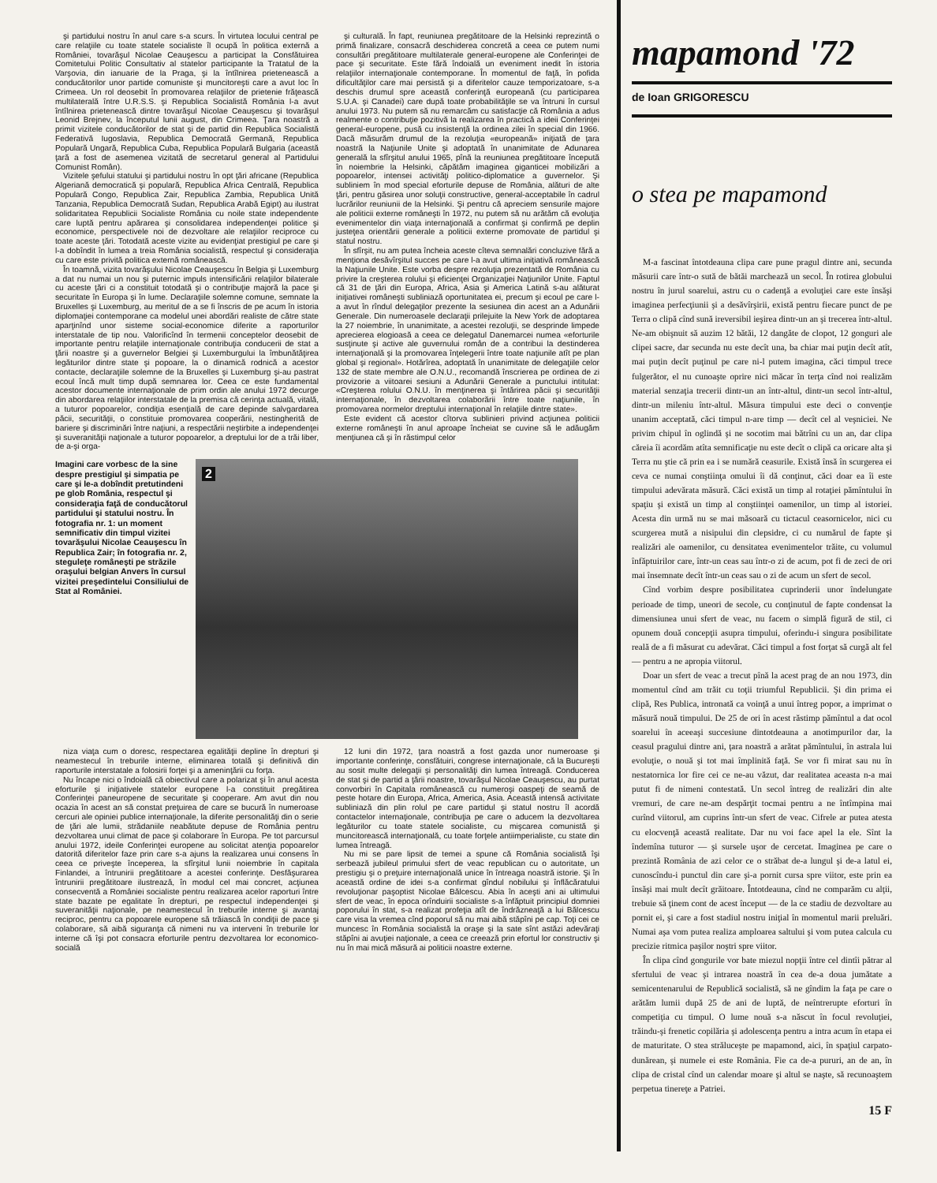şi partidului nostru în anul care s-a scurs. În virtutea locului central pe care relaţiile cu toate statele socialiste îl ocupă în politica externă a României, tovarăşul Nicolae Ceauşescu a participat la Consfătuirea Comitetului Politic Consultativ al statelor participante la Tratatul de la Varşovia, din ianuarie de la Praga, şi la întîlnirea prietenească a conducătorilor unor partide comuniste şi muncitoreşti care a avut loc în Crimeea. Un rol deosebit în promovarea relaţiilor de prietenie frăţească multilaterală între U.R.S.S. şi Republica Socialistă România l-a avut întîlnirea prietenească dintre tovarăşul Nicolae Ceauşescu şi tovarăşul Leonid Brejnev, la începutul lunii august, din Crimeea. Ţara noastră a primit vizitele conducătorilor de stat şi de partid din Republica Socialistă Federativă Iugoslavia, Republica Democrată Germană, Republica Populară Ungară, Republica Cuba, Republica Populară Bulgaria (această ţară a fost de asemenea vizitată de secretarul general al Partidului Comunist Român).
Vizitele şefului statului şi partidului nostru în opt ţări africane (Republica Algeriană democratică şi populară, Republica Africa Centrală, Republica Populară Congo, Republica Zair, Republica Zambia, Republica Unită Tanzania, Republica Democrată Sudan, Republica Arabă Egipt) au ilustrat solidaritatea Republicii Socialiste România cu noile state independente care luptă pentru apărarea şi consolidarea independenţei politice şi economice, perspectivele noi de dezvoltare ale relaţiilor reciproce cu toate aceste ţări. Totodată aceste vizite au evidenţiat prestigiul pe care şi l-a dobîndit în lumea a treia România socialistă, respectul şi consideraţia cu care este privită politica externă românească.
În toamnă, vizita tovarăşului Nicolae Ceauşescu în Belgia şi Luxemburg a dat nu numai un nou şi puternic impuls intensificării relaţiilor bilaterale cu aceste ţări ci a constituit totodată şi o contribuţie majoră la pace şi securitate în Europa şi în lume. Declaraţiile solemne comune, semnate la Bruxelles şi Luxemburg, au meritul de a se fi înscris de pe acum în istoria diplomaţiei contemporane ca modelul unei abordări realiste de către state aparţinînd unor sisteme social-economice diferite a raporturilor interstatale de tip nou. Valorificînd în termenii conceptelor deosebit de importante pentru relaţiile internaţionale contribuţia conducerii de stat a ţării noastre şi a guvernelor Belgiei şi Luxemburgului la îmbunătăţirea legăturilor dintre state şi popoare, la o dinamică rodnică a acestor contacte, declaraţiile solemne de la Bruxelles şi Luxemburg şi-au pastrat ecoul încă mult timp după semnarea lor. Ceea ce este fundamental acestor documente internaţionale de prim ordin ale anului 1972 decurge din abordarea relaţiilor interstatale de la premisa că cerinţa actuală, vitală, a tuturor popoarelor, condiţia esenţială de care depinde salvgardarea păcii, securităţii, o constituie promovarea cooperării, nestingherită de bariere şi discriminări între naţiuni, a respectării neştirbite a independenţei şi suveranităţii naţionale a tuturor popoarelor, a dreptului lor de a trăi liber, de a-şi orga-
şi culturală. În fapt, reuniunea pregătitoare de la Helsinki reprezintă o primă finalizare, consacră deschiderea concretă a ceea ce putem numi consultări pregătitoare multilaterale general-europene ale Conferinţei de pace şi securitate. Este fără îndoială un eveniment inedit în istoria relaţiilor internaţionale contemporane. În momentul de faţă, în pofida dificultăţilor care mai persistă şi a diferitelor cauze temporizatoare, s-a deschis drumul spre această conferinţă europeană (cu participarea S.U.A. şi Canadei) care după toate probabilităţile se va întruni în cursul anului 1973. Nu putem să nu remarcăm cu satisfacţie că România a adus realmente o contribuţie pozitivă la realizarea în practică a ideii Conferinţei general-europene, pusă cu insistenţă la ordinea zilei în special din 1966. Dacă măsurăm drumul de la rezoluţia «europeană» iniţiată de ţara noastră la Naţiunile Unite şi adoptată în unanimitate de Adunarea generală la sfîrşitul anului 1965, pînă la reuniunea pregătitoare începută în noiembrie la Helsinki, căpătăm imaginea giganticei mobilizări a popoarelor, intensei activităţi politico-diplomatice a guvernelor. Şi subliniem în mod special eforturile depuse de România, alături de alte ţări, pentru găsirea unor soluţii constructive, general-acceptabile în cadrul lucrărilor reuniunii de la Helsinki. Şi pentru că apreciem sensurile majore ale politicii externe româneşti în 1972, nu putem să nu arătăm că evoluţia evenimentelor din viaţa internaţională a confirmat şi confirmă pe deplin justeţea orientării generale a politicii externe promovate de partidul şi statul nostru.
În sfîrşit, nu am putea încheia aceste cîteva semnalări concluzive fără a menţiona desăvîrşitul succes pe care l-a avut ultima iniţiativă românească la Naţiunile Unite. Este vorba despre rezoluţia prezentată de România cu privire la creşterea rolului şi eficienţei Organizaţiei Naţiunilor Unite. Faptul că 31 de ţări din Europa, Africa, Asia şi America Latină s-au alăturat iniţiativei româneşti subliniază oportunitatea ei, precum şi ecoul pe care l-a avut în rîndul delegaţilor prezente la sesiunea din acest an a Adunării Generale. Din numeroasele declaraţii prilejuite la New York de adoptarea la 27 noiembrie, în unanimitate, a acestei rezoluţii, se desprinde limpede aprecierea elogioasă a ceea ce delegatul Danemarcei numea «eforturile susţinute şi active ale guvernului român de a contribui la destinderea internaţională şi la promovarea înţelegerii între toate naţiunile atît pe plan global şi regional». Hotărîrea, adoptată în unanimitate de delegaţiile celor 132 de state membre ale O.N.U., recomandă înscrierea pe ordinea de zi provizorie a viitoarei sesiuni a Adunării Generale a punctului intitulat: «Creşterea rolului O.N.U. în menţinerea şi întărirea păcii şi securităţii internaţionale, în dezvoltarea colaborării între toate naţiunile, în promovarea normelor dreptului internaţional în relaţiile dintre state».
Este evident că acestor cîtorva sublinieri privind acţiunea politicii externe româneşti în anul aproape încheiat se cuvine să le adăugăm menţiunea că şi în răstimpul celor
Imagini care vorbesc de la sine despre prestigiul şi simpatia pe care şi le-a dobîndit pretutindeni pe glob România, respectul şi consideraţia faţă de conducătorul partidului şi statului nostru. În fotografia nr. 1: un moment semnificativ din timpul vizitei tovarăşului Nicolae Ceauşescu în Republica Zair; în fotografia nr. 2, steguleţe româneşti pe străzile oraşului belgian Anvers în cursul vizitei preşedintelui Consiliului de Stat al României.
2
niza viaţa cum o doresc, respectarea egalităţii depline în drepturi şi neamestecul în treburile interne, eliminarea totală şi definitivă din raporturile interstatale a folosirii forţei şi a ameninţării cu forţa.
Nu încape nici o îndoială că obiectivul care a polarizat şi în anul acesta eforturile şi iniţiativele statelor europene l-a constituit pregătirea Conferinţei paneuropene de securitate şi cooperare. Am avut din nou ocazia în acest an să constat preţuirea de care se bucură în numeroase cercuri ale opiniei publice internaţionale, la diferite personalităţi din o serie de ţări ale lumii, strădaniile neabătute depuse de România pentru dezvoltarea unui climat de pace şi colaborare în Europa. Pe tot parcursul anului 1972, ideile Conferinţei europene au solicitat atenţia popoarelor datorită diferitelor faze prin care s-a ajuns la realizarea unui consens în ceea ce priveşte începerea, la sfîrşitul lunii noiembrie în capitala Finlandei, a întrunirii pregătitoare a acestei conferinţe. Desfăşurarea întrunirii pregătitoare ilustrează, în modul cel mai concret, acţiunea consecventă a României socialiste pentru realizarea acelor raporturi între state bazate pe egalitate în drepturi, pe respectul independenţei şi suveranităţii naţionale, pe neamestecul în treburile interne şi avantaj reciproc, pentru ca popoarele europene să trăiască în condiţii de pace şi colaborare, să aibă siguranţa că nimeni nu va interveni în treburile lor interne că îşi pot consacra eforturile pentru dezvoltarea lor economico-socială
12 luni din 1972, ţara noastră a fost gazda unor numeroase şi importante conferinţe, consfătuiri, congrese internaţionale, că la Bucureşti au sosit multe delegaţii şi personalităţi din lumea întreagă. Conducerea de stat şi de partid a ţării noastre, tovarăşul Nicolae Ceauşescu, au purtat convorbiri în Capitala românească cu numeroşi oaspeţi de seamă de peste hotare din Europa, Africa, America, Asia. Această intensă activitate subliniază din plin rolul pe care partidul şi statul nostru îl acordă contactelor internaţionale, contribuţia pe care o aducem la dezvoltarea legăturilor cu toate statele socialiste, cu mişcarea comunistă şi muncitorească internaţională, cu toate forţele antiimperialiste, cu state din lumea întreagă.
Nu mi se pare lipsit de temei a spune că România socialistă îşi serbează jubileul primului sfert de veac republican cu o autoritate, un prestigiu şi o preţuire internaţională unice în întreaga noastră istorie. Şi în această ordine de idei s-a confirmat gîndul nobilului şi înflăcăratului revoluţionar paşoptist Nicolae Bălcescu. Abia în aceşti ani ai ultimului sfert de veac, în epoca orînduirii socialiste s-a înfăptuit principiul domniei poporului în stat, s-a realizat profeţia atît de îndrăzneaţă a lui Bălcescu care visa la vremea cînd poporul să nu mai aibă stăpîni pe cap. Toţi cei ce muncesc în România socialistă la oraşe şi la sate sînt astăzi adevăraţi stăpîni ai avuţiei naţionale, a ceea ce creează prin efortul lor constructiv şi nu în mai mică măsură ai politicii noastre externe.
mapamond '72
de Ioan GRIGORESCU
o stea pe mapamond
M-a fascinat întotdeauna clipa care pune pragul dintre ani, secunda măsurii care într-o sută de bătăi marchează un secol. În rotirea globului nostru în jurul soarelui, astru cu o cadenţă a evoluţiei care este însăşi imaginea perfecţiunii şi a desăvîrşirii, există pentru fiecare punct de pe Terra o clipă cînd sună ireversibil ieşirea dintr-un an şi trecerea într-altul. Ne-am obişnuit să auzim 12 bătăi, 12 dangăte de clopot, 12 gonguri ale clipei sacre, dar secunda nu este decît una, ba chiar mai puţin decît atît, mai puţin decît puţinul pe care ni-l putem imagina, căci timpul trece fulgerător, el nu cunoaşte oprire nici măcar în terţa cînd noi realizăm material senzaţia trecerii dintr-un an într-altul, dintr-un secol într-altul, dintr-un mileniu într-altul. Măsura timpului este deci o convenţie unanim acceptată, căci timpul n-are timp — decît cel al veşniciei. Ne privim chipul în oglindă şi ne socotim mai bătrîni cu un an, dar clipa căreia îi acordăm atîta semnificaţie nu este decît o clipă ca oricare alta şi Terra nu ştie că prin ea i se numără ceasurile. Există însă în scurgerea ei ceva ce numai conştiinţa omului îi dă conţinut, căci doar ea îi este timpului adevărata măsură. Căci există un timp al rotaţiei pămîntului în spaţiu şi există un timp al conştiinţei oamenilor, un timp al istoriei. Acesta din urmă nu se mai măsoară cu tictacul ceasornicelor, nici cu scurgerea mută a nisipului din clepsidre, ci cu numărul de fapte şi realizări ale oamenilor, cu densitatea evenimentelor trăite, cu volumul înfăptuirilor care, într-un ceas sau într-o zi de acum, pot fi de zeci de ori mai însemnate decît într-un ceas sau o zi de acum un sfert de secol.
Cînd vorbim despre posibilitatea cuprinderii unor îndelungate perioade de timp, uneori de secole, cu conţinutul de fapte condensat la dimensiunea unui sfert de veac, nu facem o simplă figură de stil, ci opunem două concepţii asupra timpului, oferindu-i singura posibilitate reală de a fi măsurat cu adevărat. Căci timpul a fost forţat să curgă alt fel — pentru a ne apropia viitorul.
Doar un sfert de veac a trecut pînă la acest prag de an nou 1973, din momentul cînd am trăit cu toţii triumful Republicii. Şi din prima ei clipă, Res Publica, intronată ca voinţă a unui întreg popor, a imprimat o măsură nouă timpului. De 25 de ori în acest răstimp pămîntul a dat ocol soarelui în aceeaşi succesiune dintotdeauna a anotimpurilor dar, la ceasul pragului dintre ani, ţara noastră a arătat pămîntului, în astrala lui evoluţie, o nouă şi tot mai împlinită faţă. Se vor fi mirat sau nu în nestatornica lor fire cei ce ne-au văzut, dar realitatea aceasta n-a mai putut fi de nimeni contestată. Un secol întreg de realizări din alte vremuri, de care ne-am despărţit tocmai pentru a ne întîmpina mai curînd viitorul, am cuprins într-un sfert de veac. Cifrele ar putea atesta cu elocvenţă această realitate. Dar nu voi face apel la ele. Sînt la îndemîna tuturor — şi sursele uşor de cercetat. Imaginea pe care o prezintă România de azi celor ce o străbat de-a lungul şi de-a latul ei, cunoscîndu-i punctul din care şi-a pornit cursa spre viitor, este prin ea însăşi mai mult decît grăitoare. Întotdeauna, cînd ne comparăm cu alţii, trebuie să ţinem cont de acest început — de la ce stadiu de dezvoltare au pornit ei, şi care a fost stadiul nostru iniţial în momentul marii preluări. Numai aşa vom putea realiza amploarea saltului şi vom putea calcula cu precizie ritmica paşilor noştri spre viitor.
În clipa cînd gongurile vor bate miezul nopţii între cel dintîi pătrar al sfertului de veac şi intrarea noastră în cea de-a doua jumătate a semicentenarului de Republică socialistă, să ne gîndim la faţa pe care o arătăm lumii după 25 de ani de luptă, de neîntrerupte eforturi în competiţia cu timpul. O lume nouă s-a născut în focul revoluţiei, trăindu-şi frenetic copilăria şi adolescenţa pentru a intra acum în etapa ei de maturitate. O stea străluceşte pe mapamond, aici, în spaţiul carpato-dunărean, şi numele ei este România. Fie ca de-a pururi, an de an, în clipa de cristal cînd un calendar moare şi altul se naşte, să recunoaştem perpetua tinereţe a Patriei.
15 F